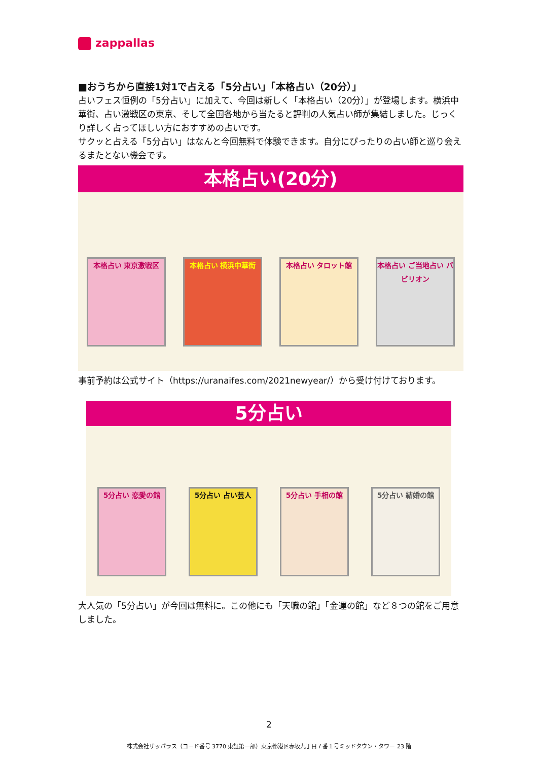zappallas
■おうちから直接1対1で占える「5分占い」「本格占い（20分）」
占いフェス恒例の「5分占い」に加えて、今回は新しく「本格占い（20分）」が登場します。横浜中華街、占い激戦区の東京、そして全国各地から当たると評判の人気占い師が集結しました。じっくり詳しく占ってほしい方におすすめの占いです。
サクッと占える「5分占い」はなんと今回無料で体験できます。自分にぴったりの占い師と巡り会えるまたとない機会です。
本格占い(20分)
本格占い 東京激戦区 本格占い 横浜中華街 本格占い タロット館
本格占い ご当地占い バビリオン
事前予約は公式サイト（https://uranaifes.com/2021newyear/）から受け付けております。
5分占い
5分占い 恋愛の館 5分占い 占い芸人 5分占い 手相の館 5分占い 結婚の館
大人気の「5分占い」が今回は無料に。この他にも「天職の館」「金運の館」など８つの館をご用意しました。
2
株式会社ザッパラス（コード番号 3770 東証第一部）東京都港区赤坂九丁目７番１号ミッドタウン・タワー 23 階